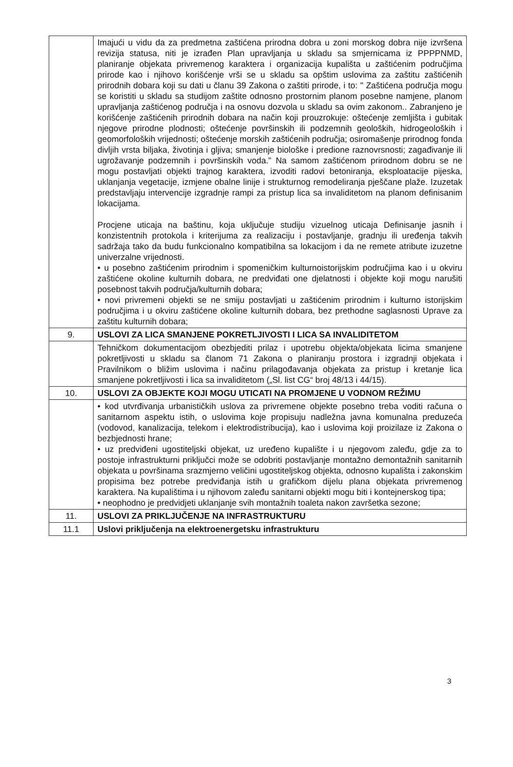| | Imajući u vidu da za predmetna zaštićena prirodna dobra u zoni morskog dobra nije izvršena revizija statusa, niti je izrađen Plan upravljanja u skladu sa smjernicama iz PPPPNMD, planiranje objekata privremenog karaktera i organizacija kupališta u zaštićenim područjima prirode kao i njihovo korišćenje vrši se u skladu sa opštim uslovima za zaštitu zaštićenih prirodnih dobara koji su dati u članu 39 Zakona o zaštiti prirode, i to: " Zaštićena područja mogu se koristiti u skladu sa studijom zaštite odnosno prostornim planom posebne namjene, planom upravljanja zaštićenog područja i na osnovu dozvola u skladu sa ovim zakonom.. Zabranjeno je korišćenje zaštićenih prirodnih dobara na način koji prouzrokuje: oštećenje zemljišta i gubitak njegove prirodne plodnosti; oštećenje površinskih ili podzemnih geoloških, hidrogeoloških i geomorfoloških vrijednosti; oštećenje morskih zaštićenih područja; osiromašenje prirodnog fonda divljih vrsta biljaka, životinja i gljiva; smanjenje biološke i predione raznovrsnosti; zagađivanje ili ugrožavanje podzemnih i površinskih voda." Na samom zaštićenom prirodnom dobru se ne mogu postavljati objekti trajnog karaktera, izvoditi radovi betoniranja, eksploatacije pijeska, uklanjanja vegetacije, izmjene obalne linije i strukturnog remodeliranja pješčane plaže. Izuzetak predstavljaju intervencije izgradnje rampi za pristup lica sa invaliditetom na planom definisanim lokacijama. Procjene uticaja na baštinu, koja uključuje studiju vizuelnog uticaja Definisanje jasnih i konzistentnih protokola i kriterijuma za realizaciju i postavljanje, gradnju ili uređenja takvih sadržaja tako da budu funkcionalno kompatibilna sa lokacijom i da ne remete atribute izuzetne univerzalne vrijednosti. • u posebno zaštićenim prirodnim i spomeničkim kulturnoistorijskim područjima kao i u okviru zaštićene okoline kulturnih dobara, ne predviđati one djelatnosti i objekte koji mogu narušiti posebnost takvih područja/kulturnih dobara; • novi privremeni objekti se ne smiju postavljati u zaštićenim prirodnim i kulturno istorijskim područjima i u okviru zaštićene okoline kulturnih dobara, bez prethodne saglasnosti Uprave za zaštitu kulturnih dobara; |
| 9. | USLOVI ZA LICA SMANJENE POKRETLJIVOSTI I LICA SA INVALIDITETOM |
| | Tehničkom dokumentacijom obezbjediti prilaz i upotrebu objekta/objekata licima smanjene pokretljivosti u skladu sa članom 71 Zakona o planiranju prostora i izgradnji objekata i Pravilnikom o bližim uslovima i načinu prilagođavanja objekata za pristup i kretanje lica smanjene pokretljivosti i lica sa invaliditetom („Sl. list CG“ broj 48/13 i 44/15). |
| 10. | USLOVI ZA OBJEKTE KOJI MOGU UTICATI NA PROMJENE U VODNOM REŽIMU |
| | • kod utvrđivanja urbanističkih uslova za privremene objekte posebno treba voditi računa o sanitarnom aspektu istih, o uslovima koje propisuju nadležna javna komunalna preduzeća (vodovod, kanalizacija, telekom i elektrodistribucija), kao i uslovima koji proizilaze iz Zakona o bezbjednosti hrane; • uz predviđeni ugostiteljski objekat, uz uređeno kupalište i u njegovom zaleđu, gdje za to postoje infrastrukturni priključci može se odobriti postavljanje montažno demontažnih sanitarnih objekata u površinama srazmjerno veličini ugostiteljskog objekta, odnosno kupališta i zakonskim propisima bez potrebe predviđanja istih u grafičkom dijelu plana objekata privremenog karaktera. Na kupalištima i u njihovom zaleđu sanitarni objekti mogu biti i kontejnerskog tipa; • neophodno je predvidjeti uklanjanje svih montažnih toaleta nakon završetka sezone; |
| 11. | USLOVI ZA PRIKLJUČENJE NA INFRASTRUKTURU |
| 11.1 | Uslovi priključenja na elektroenergetsku infrastrukturu |
3